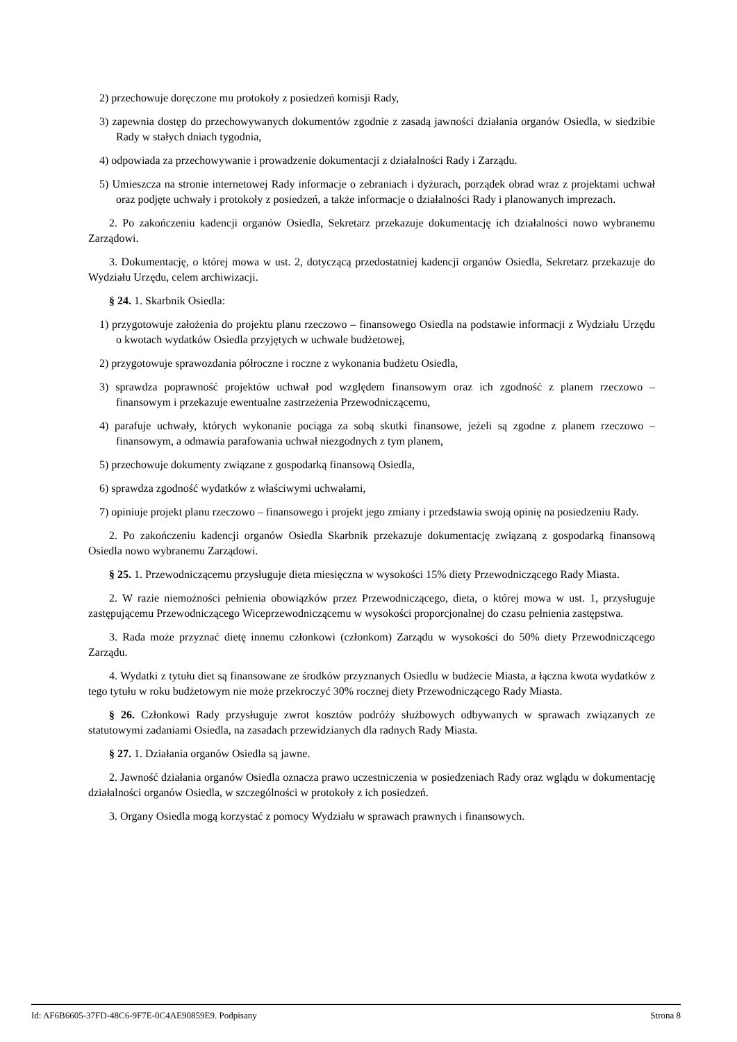2) przechowuje doręczone mu protokoły z posiedzeń komisji Rady,
3) zapewnia dostęp do przechowywanych dokumentów zgodnie z zasadą jawności działania organów Osiedla, w siedzibie Rady w stałych dniach tygodnia,
4) odpowiada za przechowywanie i prowadzenie dokumentacji z działalności Rady i Zarządu.
5) Umieszcza na stronie internetowej Rady informacje o zebraniach i dyżurach, porządek obrad wraz z projektami uchwał oraz podjęte uchwały i protokoły z posiedzeń, a także informacje o działalności Rady i planowanych imprezach.
2. Po zakończeniu kadencji organów Osiedla, Sekretarz przekazuje dokumentację ich działalności nowo wybranemu Zarządowi.
3. Dokumentację, o której mowa w ust. 2, dotyczącą przedostatniej kadencji organów Osiedla, Sekretarz przekazuje do Wydziału Urzędu, celem archiwizacji.
§ 24. 1. Skarbnik Osiedla:
1) przygotowuje założenia do projektu planu rzeczowo – finansowego Osiedla na podstawie informacji z Wydziału Urzędu o kwotach wydatków Osiedla przyjętych w uchwale budżetowej,
2) przygotowuje sprawozdania półroczne i roczne z wykonania budżetu Osiedla,
3) sprawdza poprawność projektów uchwał pod względem finansowym oraz ich zgodność z planem rzeczowo – finansowym i przekazuje ewentualne zastrzeżenia Przewodniczącemu,
4) parafuje uchwały, których wykonanie pociąga za sobą skutki finansowe, jeżeli są zgodne z planem rzeczowo – finansowym, a odmawia parafowania uchwał niezgodnych z tym planem,
5) przechowuje dokumenty związane z gospodarką finansową Osiedla,
6) sprawdza zgodność wydatków z właściwymi uchwałami,
7) opiniuje projekt planu rzeczowo – finansowego i projekt jego zmiany i przedstawia swoją opinię na posiedzeniu Rady.
2. Po zakończeniu kadencji organów Osiedla Skarbnik przekazuje dokumentację związaną z gospodarką finansową Osiedla nowo wybranemu Zarządowi.
§ 25. 1. Przewodniczącemu przysługuje dieta miesięczna w wysokości 15% diety Przewodniczącego Rady Miasta.
2. W razie niemożności pełnienia obowiązków przez Przewodniczącego, dieta, o której mowa w ust. 1, przysługuje zastępującemu Przewodniczącego Wiceprzewodniczącemu w wysokości proporcjonalnej do czasu pełnienia zastępstwa.
3. Rada może przyznać dietę innemu członkowi (członkom) Zarządu w wysokości do 50% diety Przewodniczącego Zarządu.
4. Wydatki z tytułu diet są finansowane ze środków przyznanych Osiedlu w budżecie Miasta, a łączna kwota wydatków z tego tytułu w roku budżetowym nie może przekroczyć 30% rocznej diety Przewodniczącego Rady Miasta.
§ 26. Członkowi Rady przysługuje zwrot kosztów podróży służbowych odbywanych w sprawach związanych ze statutowymi zadaniami Osiedla, na zasadach przewidzianych dla radnych Rady Miasta.
§ 27. 1. Działania organów Osiedla są jawne.
2. Jawność działania organów Osiedla oznacza prawo uczestniczenia w posiedzeniach Rady oraz wglądu w dokumentację działalności organów Osiedla, w szczególności w protokoły z ich posiedzeń.
3. Organy Osiedla mogą korzystać z pomocy Wydziału w sprawach prawnych i finansowych.
Id: AF6B6605-37FD-48C6-9F7E-0C4AE90859E9. Podpisany Strona 8